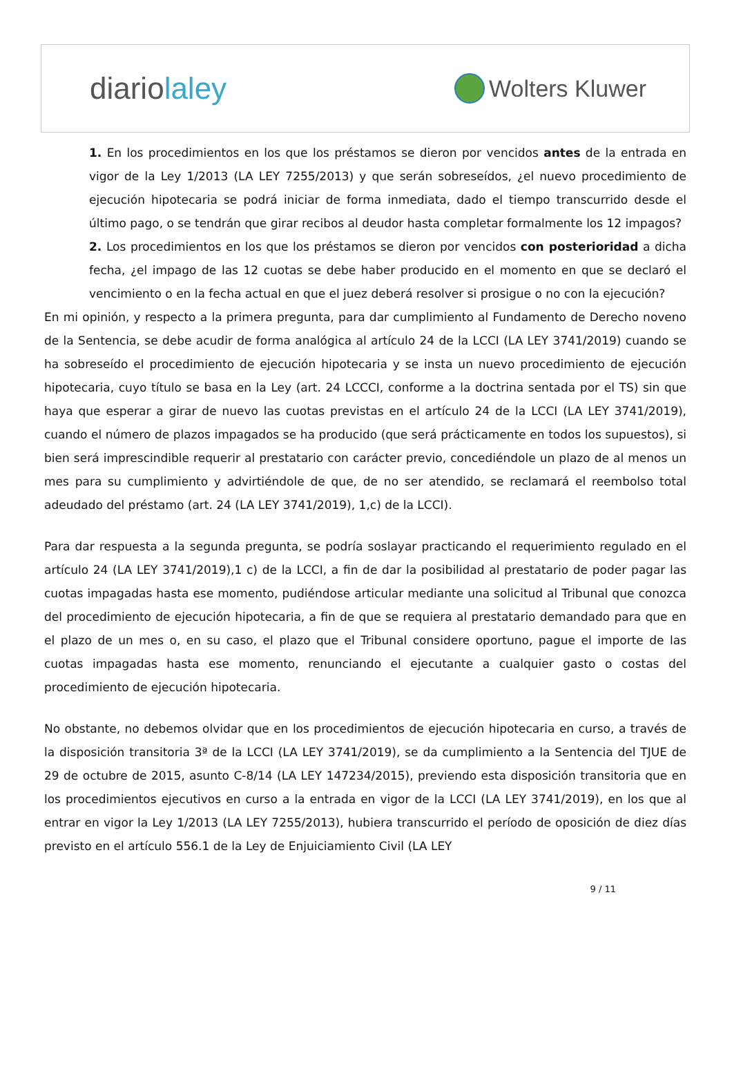diariolaley
Wolters Kluwer
1. En los procedimientos en los que los préstamos se dieron por vencidos antes de la entrada en vigor de la Ley 1/2013 (LA LEY 7255/2013) y que serán sobreseídos, ¿el nuevo procedimiento de ejecución hipotecaria se podrá iniciar de forma inmediata, dado el tiempo transcurrido desde el último pago, o se tendrán que girar recibos al deudor hasta completar formalmente los 12 impagos?
2. Los procedimientos en los que los préstamos se dieron por vencidos con posterioridad a dicha fecha, ¿el impago de las 12 cuotas se debe haber producido en el momento en que se declaró el vencimiento o en la fecha actual en que el juez deberá resolver si prosigue o no con la ejecución?
En mi opinión, y respecto a la primera pregunta, para dar cumplimiento al Fundamento de Derecho noveno de la Sentencia, se debe acudir de forma analógica al artículo 24 de la LCCI (LA LEY 3741/2019) cuando se ha sobreseído el procedimiento de ejecución hipotecaria y se insta un nuevo procedimiento de ejecución hipotecaria, cuyo título se basa en la Ley (art. 24 LCCCI, conforme a la doctrina sentada por el TS) sin que haya que esperar a girar de nuevo las cuotas previstas en el artículo 24 de la LCCI (LA LEY 3741/2019), cuando el número de plazos impagados se ha producido (que será prácticamente en todos los supuestos), si bien será imprescindible requerir al prestatario con carácter previo, concediéndole un plazo de al menos un mes para su cumplimiento y advirtiéndole de que, de no ser atendido, se reclamará el reembolso total adeudado del préstamo (art. 24 (LA LEY 3741/2019), 1,c) de la LCCI).
Para dar respuesta a la segunda pregunta, se podría soslayar practicando el requerimiento regulado en el artículo 24 (LA LEY 3741/2019),1 c) de la LCCI, a fin de dar la posibilidad al prestatario de poder pagar las cuotas impagadas hasta ese momento, pudiéndose articular mediante una solicitud al Tribunal que conozca del procedimiento de ejecución hipotecaria, a fin de que se requiera al prestatario demandado para que en el plazo de un mes o, en su caso, el plazo que el Tribunal considere oportuno, pague el importe de las cuotas impagadas hasta ese momento, renunciando el ejecutante a cualquier gasto o costas del procedimiento de ejecución hipotecaria.
No obstante, no debemos olvidar que en los procedimientos de ejecución hipotecaria en curso, a través de la disposición transitoria 3ª de la LCCI (LA LEY 3741/2019), se da cumplimiento a la Sentencia del TJUE de 29 de octubre de 2015, asunto C-8/14 (LA LEY 147234/2015), previendo esta disposición transitoria que en los procedimientos ejecutivos en curso a la entrada en vigor de la LCCI (LA LEY 3741/2019), en los que al entrar en vigor la Ley 1/2013 (LA LEY 7255/2013), hubiera transcurrido el período de oposición de diez días previsto en el artículo 556.1 de la Ley de Enjuiciamiento Civil (LA LEY
9 / 11